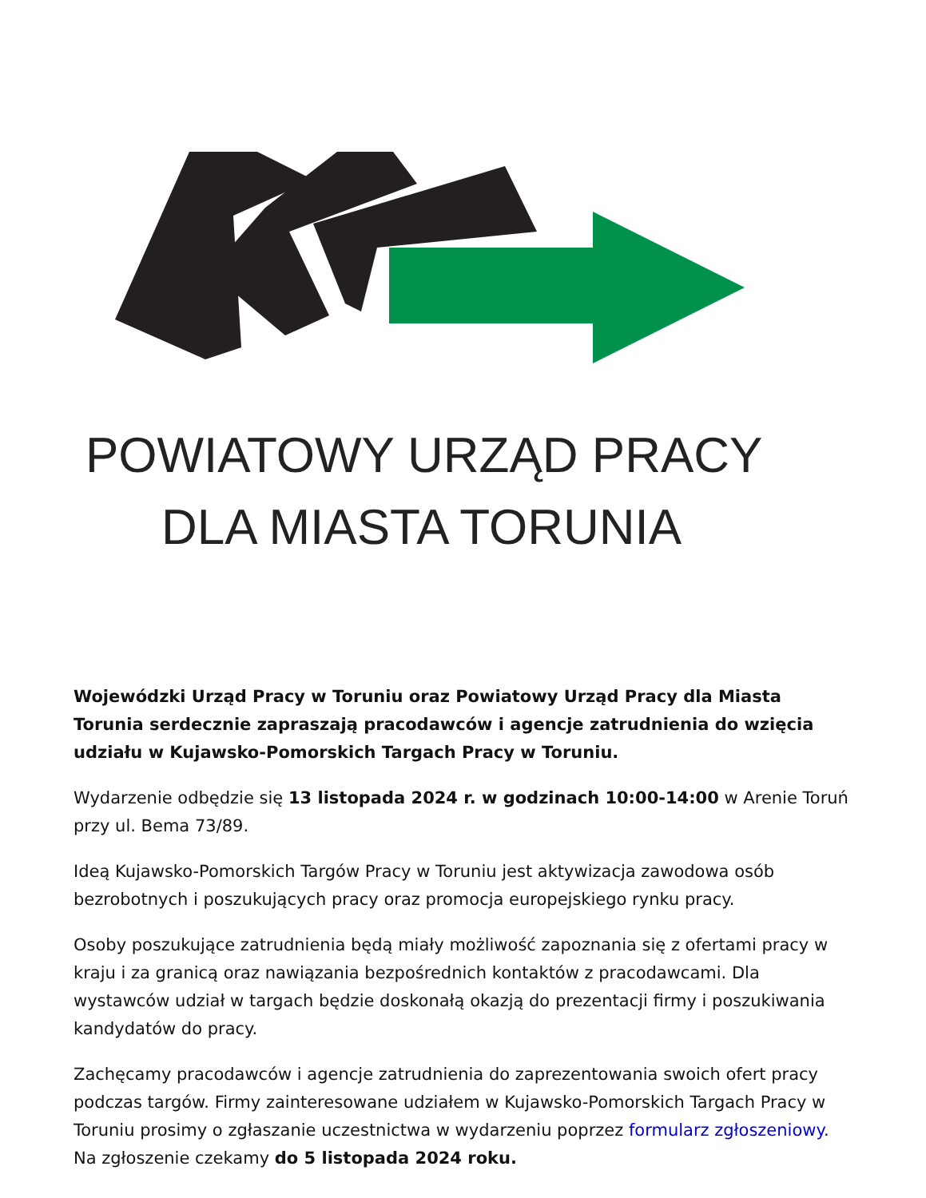POWIATOWY URZĄD PRACY
DLA MIASTA TORUNIA
Wojewódzki Urząd Pracy w Toruniu oraz Powiatowy Urząd Pracy dla Miasta Torunia serdecznie zapraszają pracodawców i agencje zatrudnienia do wzięcia udziału w Kujawsko-Pomorskich Targach Pracy w Toruniu.
Wydarzenie odbędzie się 13 listopada 2024 r. w godzinach 10:00-14:00 w Arenie Toruń przy ul. Bema 73/89.
Ideą Kujawsko-Pomorskich Targów Pracy w Toruniu jest aktywizacja zawodowa osób bezrobotnych i poszukujących pracy oraz promocja europejskiego rynku pracy.
Osoby poszukujące zatrudnienia będą miały możliwość zapoznania się z ofertami pracy w kraju i za granicą oraz nawiązania bezpośrednich kontaktów z pracodawcami. Dla wystawców udział w targach będzie doskonałą okazją do prezentacji firmy i poszukiwania kandydatów do pracy.
Zachęcamy pracodawców i agencje zatrudnienia do zaprezentowania swoich ofert pracy podczas targów. Firmy zainteresowane udziałem w Kujawsko-Pomorskich Targach Pracy w Toruniu prosimy o zgłaszanie uczestnictwa w wydarzeniu poprzez formularz zgłoszeniowy. Na zgłoszenie czekamy do 5 listopada 2024 roku.